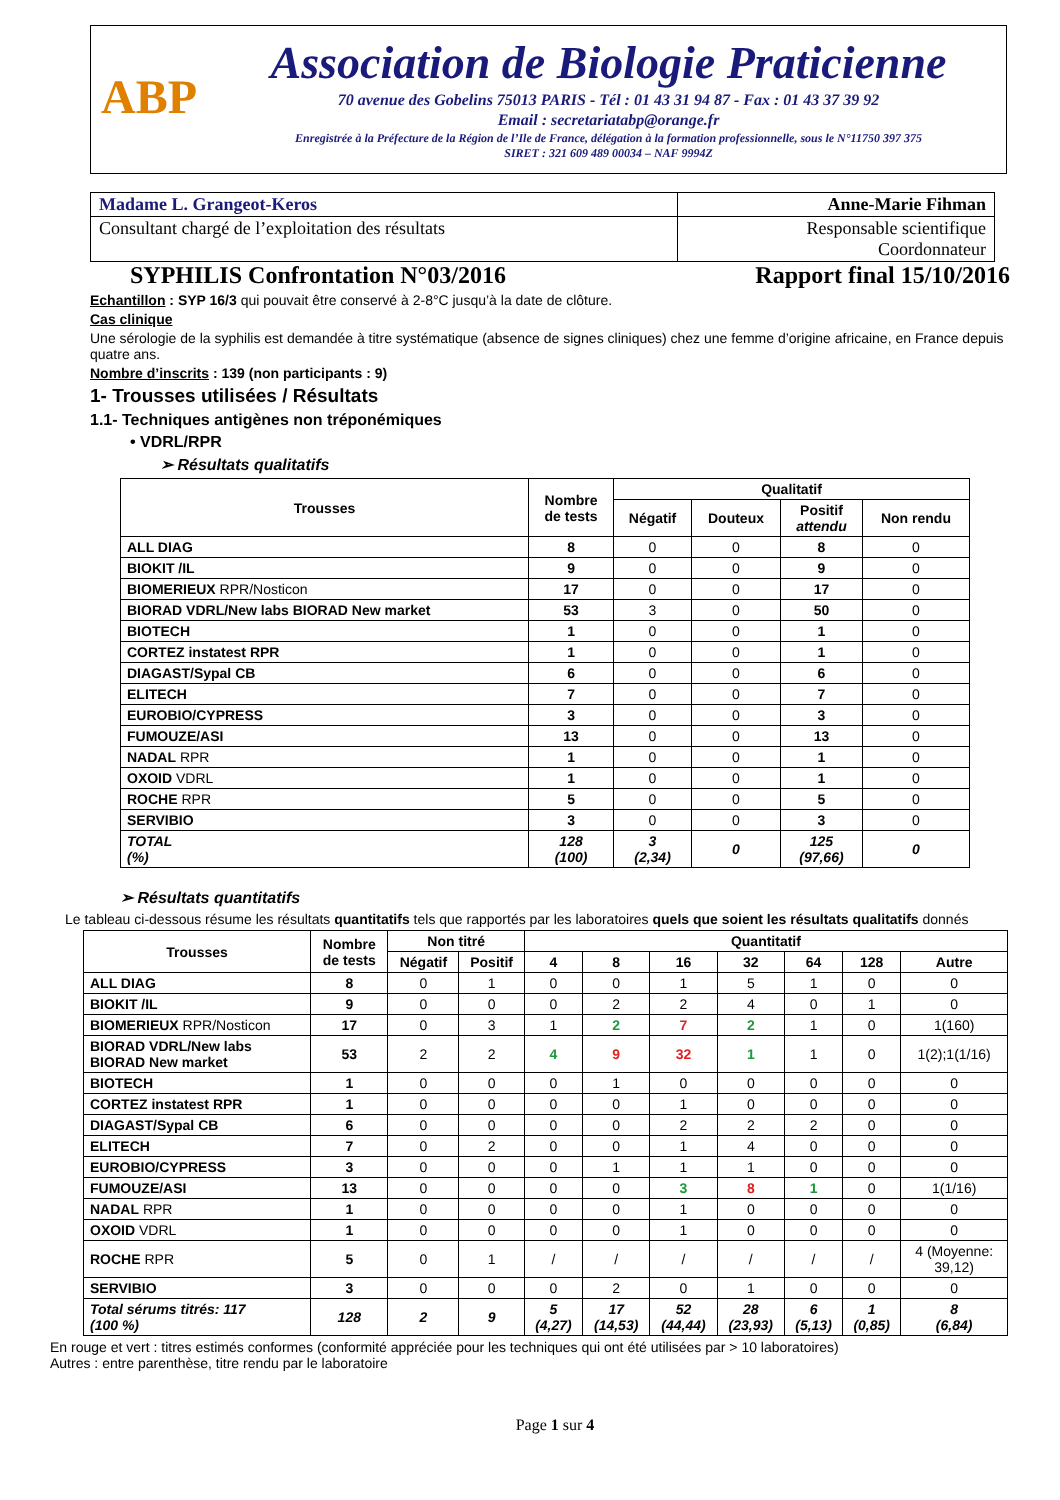ABP
Association de Biologie Praticienne
70 avenue des Gobelins 75013 PARIS - Tél : 01 43 31 94 87 - Fax : 01 43 37 39 92
Email : secretariatabp@orange.fr
Enregistrée à la Préfecture de la Région de l’Ile de France, délégation à la formation professionnelle, sous le N°11750 397 375
SIRET : 321 609 489 00034 – NAF 9994Z
| Madame L. Grangeot-Keros | Anne-Marie Fihman |
| Consultant chargé de l’exploitation des résultats | Responsable scientifique Coordonnateur |
SYPHILIS Confrontation N°03/2016 Rapport final 15/10/2016
Echantillon : SYP 16/3 qui pouvait être conservé à 2-8°C jusqu’à la date de clôture.
Cas clinique
Une sérologie de la syphilis est demandée à titre systématique (absence de signes cliniques) chez une femme d’origine africaine, en France depuis quatre ans.
Nombre d’inscrits : 139 (non participants : 9)
1- Trousses utilisées / Résultats
1.1- Techniques antigènes non tréponémiques
• VDRL/RPR
➢ Résultats qualitatifs
| Trousses | Nombre de tests | Qualitatif | | | |
| --- | --- | --- | --- | --- | --- |
| | | Négatif | Douteux | Positif attendu | Non rendu |
| ALL DIAG | 8 | 0 | 0 | 8 | 0 |
| BIOKIT /IL | 9 | 0 | 0 | 9 | 0 |
| BIOMERIEUX RPR/Nosticon | 17 | 0 | 0 | 17 | 0 |
| BIORAD VDRL/New labs BIORAD New market | 53 | 3 | 0 | 50 | 0 |
| BIOTECH | 1 | 0 | 0 | 1 | 0 |
| CORTEZ instatest RPR | 1 | 0 | 0 | 1 | 0 |
| DIAGAST/Sypal CB | 6 | 0 | 0 | 6 | 0 |
| ELITECH | 7 | 0 | 0 | 7 | 0 |
| EUROBIO/CYPRESS | 3 | 0 | 0 | 3 | 0 |
| FUMOUZE/ASI | 13 | 0 | 0 | 13 | 0 |
| NADAL RPR | 1 | 0 | 0 | 1 | 0 |
| OXOID VDRL | 1 | 0 | 0 | 1 | 0 |
| ROCHE RPR | 5 | 0 | 0 | 5 | 0 |
| SERVIBIO | 3 | 0 | 0 | 3 | 0 |
| TOTAL (%) | 128 (100) | 3 (2,34) | 0 | 125 (97,66) | 0 |
➢ Résultats quantitatifs
Le tableau ci-dessous résume les résultats quantitatifs tels que rapportés par les laboratoires quels que soient les résultats qualitatifs donnés
| Trousses | Nombre de tests | Non titré | | Quantitatif | | | | | | |
| --- | --- | --- | --- | --- | --- | --- | --- | --- | --- | --- |
| | | Négatif | Positif | 4 | 8 | 16 | 32 | 64 | 128 | Autre |
| ALL DIAG | 8 | 0 | 1 | 0 | 0 | 1 | 5 | 1 | 0 | 0 |
| BIOKIT /IL | 9 | 0 | 0 | 0 | 2 | 2 | 4 | 0 | 1 | 0 |
| BIOMERIEUX RPR/Nosticon | 17 | 0 | 3 | 1 | 2 | 7 | 2 | 1 | 0 | 1(160) |
| BIORAD VDRL/New labs BIORAD New market | 53 | 2 | 2 | 4 | 9 | 32 | 1 | 1 | 0 | 1(2);1(1/16) |
| BIOTECH | 1 | 0 | 0 | 0 | 1 | 0 | 0 | 0 | 0 | 0 |
| CORTEZ instatest RPR | 1 | 0 | 0 | 0 | 0 | 1 | 0 | 0 | 0 | 0 |
| DIAGAST/Sypal CB | 6 | 0 | 0 | 0 | 0 | 2 | 2 | 2 | 0 | 0 |
| ELITECH | 7 | 0 | 2 | 0 | 0 | 1 | 4 | 0 | 0 | 0 |
| EUROBIO/CYPRESS | 3 | 0 | 0 | 0 | 1 | 1 | 1 | 0 | 0 | 0 |
| FUMOUZE/ASI | 13 | 0 | 0 | 0 | 0 | 3 | 8 | 1 | 0 | 1(1/16) |
| NADAL RPR | 1 | 0 | 0 | 0 | 0 | 1 | 0 | 0 | 0 | 0 |
| OXOID VDRL | 1 | 0 | 0 | 0 | 0 | 1 | 0 | 0 | 0 | 0 |
| ROCHE RPR | 5 | 0 | 1 | / | / | / | / | / | / | 4 (Moyenne: 39,12) |
| SERVIBIO | 3 | 0 | 0 | 0 | 2 | 0 | 1 | 0 | 0 | 0 |
| Total sérums titrés: 117 (100 %) | 128 | 2 | 9 | 5 (4,27) | 17 (14,53) | 52 (44,44) | 28 (23,93) | 6 (5,13) | 1 (0,85) | 8 (6,84) |
En rouge et vert : titres estimés conformes (conformité appréciée pour les techniques qui ont été utilisées par > 10 laboratoires)
Autres : entre parenthèse, titre rendu par le laboratoire
Page 1 sur 4